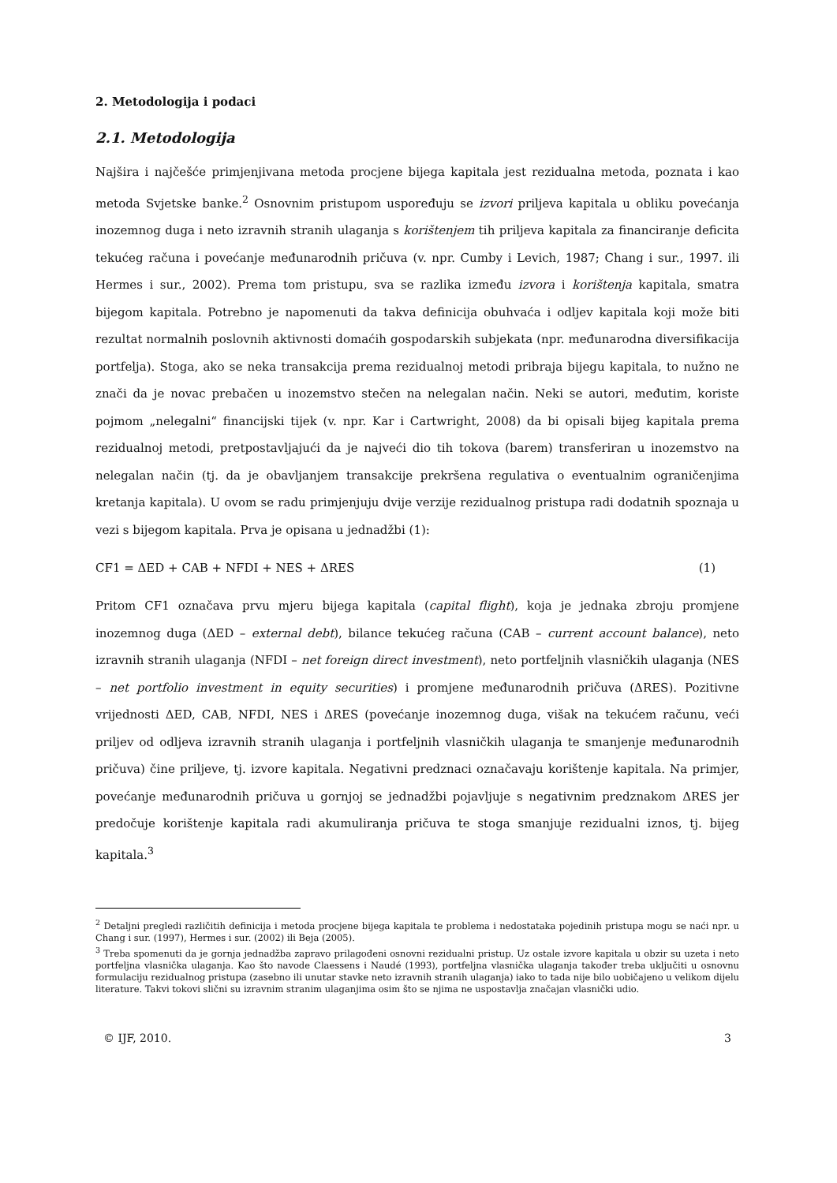2. Metodologija i podaci
2.1. Metodologija
Najšira i najčešće primjenjivana metoda procjene bijega kapitala jest rezidualna metoda, poznata i kao metoda Svjetske banke.<sup>2</sup> Osnovnim pristupom uspoređuju se izvori priljeva kapitala u obliku povećanja inozemnog duga i neto izravnih stranih ulaganja s korištenjem tih priljeva kapitala za financiranje deficita tekućeg računa i povećanje međunarodnih pričuva (v. npr. Cumby i Levich, 1987; Chang i sur., 1997. ili Hermes i sur., 2002). Prema tom pristupu, sva se razlika između izvora i korištenja kapitala, smatra bijegom kapitala. Potrebno je napomenuti da takva definicija obuhvaća i odljev kapitala koji može biti rezultat normalnih poslovnih aktivnosti domaćih gospodarskih subjekata (npr. međunarodna diversifikacija portfelja). Stoga, ako se neka transakcija prema rezidualnoj metodi pribraja bijegu kapitala, to nužno ne znači da je novac prebačen u inozemstvo stečen na nelegalan način. Neki se autori, međutim, koriste pojmom „nelegalni“ financijski tijek (v. npr. Kar i Cartwright, 2008) da bi opisali bijeg kapitala prema rezidualnoj metodi, pretpostavljajući da je najveći dio tih tokova (barem) transferiran u inozemstvo na nelegalan način (tj. da je obavljanjem transakcije prekršena regulativa o eventualnim ograničenjima kretanja kapitala). U ovom se radu primjenjuju dvije verzije rezidualnog pristupa radi dodatnih spoznaja u vezi s bijegom kapitala. Prva je opisana u jednadžbi (1):
CF1 = ΔED + CAB + NFDI + NES + ΔRES (1)
Pritom CF1 označava prvu mjeru bijega kapitala (capital flight), koja je jednaka zbroju promjene inozemnog duga (ΔED – external debt), bilance tekućeg računa (CAB – current account balance), neto izravnih stranih ulaganja (NFDI – net foreign direct investment), neto portfeljnih vlasničkih ulaganja (NES – net portfolio investment in equity securities) i promjene međunarodnih pričuva (ΔRES). Pozitivne vrijednosti ΔED, CAB, NFDI, NES i ΔRES (povećanje inozemnog duga, višak na tekućem računu, veći priljev od odljeva izravnih stranih ulaganja i portfeljnih vlasničkih ulaganja te smanjenje međunarodnih pričuva) čine priljeve, tj. izvore kapitala. Negativni predznaci označavaju korištenje kapitala. Na primjer, povećanje međunarodnih pričuva u gornjoj se jednadžbi pojavljuje s negativnim predznakom ΔRES jer predočuje korištenje kapitala radi akumuliranja pričuva te stoga smanjuje rezidualni iznos, tj. bijeg kapitala.<sup>3</sup>
<sup>2</sup> Detaljni pregledi različitih definicija i metoda procjene bijega kapitala te problema i nedostataka pojedinih pristupa mogu se naći npr. u Chang i sur. (1997), Hermes i sur. (2002) ili Beja (2005).
<sup>3</sup> Treba spomenuti da je gornja jednadžba zapravo prilagođeni osnovni rezidualni pristup. Uz ostale izvore kapitala u obzir su uzeta i neto portfeljna vlasnička ulaganja. Kao što navode Claessens i Naudé (1993), portfeljna vlasnička ulaganja također treba uključiti u osnovnu formulaciju rezidualnog pristupa (zasebno ili unutar stavke neto izravnih stranih ulaganja) iako to tada nije bilo uobičajeno u velikom dijelu literature. Takvi tokovi slični su izravnim stranim ulaganjima osim što se njima ne uspostavlja značajan vlasnički udio.
© IJF, 2010. 3